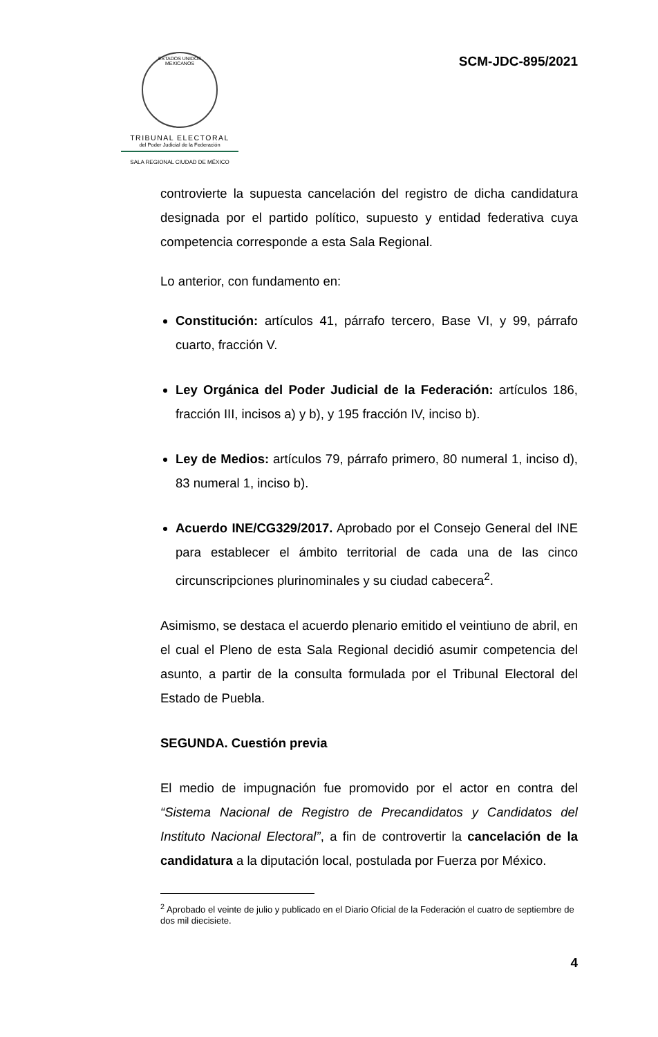ESTADOS UNIDOS MEXICANOS
TRIBUNAL ELECTORAL
del Poder Judicial de la Federación
SALA REGIONAL CIUDAD DE MÉXICO
SCM-JDC-895/2021
controvierte la supuesta cancelación del registro de dicha candidatura designada por el partido político, supuesto y entidad federativa cuya competencia corresponde a esta Sala Regional.
Lo anterior, con fundamento en:
Constitución: artículos 41, párrafo tercero, Base VI, y 99, párrafo cuarto, fracción V.
Ley Orgánica del Poder Judicial de la Federación: artículos 186, fracción III, incisos a) y b), y 195 fracción IV, inciso b).
Ley de Medios: artículos 79, párrafo primero, 80 numeral 1, inciso d), 83 numeral 1, inciso b).
Acuerdo INE/CG329/2017. Aprobado por el Consejo General del INE para establecer el ámbito territorial de cada una de las cinco circunscripciones plurinominales y su ciudad cabecera<sup>2</sup>.
Asimismo, se destaca el acuerdo plenario emitido el veintiuno de abril, en el cual el Pleno de esta Sala Regional decidió asumir competencia del asunto, a partir de la consulta formulada por el Tribunal Electoral del Estado de Puebla.
SEGUNDA. Cuestión previa
El medio de impugnación fue promovido por el actor en contra del “Sistema Nacional de Registro de Precandidatos y Candidatos del Instituto Nacional Electoral”, a fin de controvertir la cancelación de la candidatura a la diputación local, postulada por Fuerza por México.
<sup>2</sup> Aprobado el veinte de julio y publicado en el Diario Oficial de la Federación el cuatro de septiembre de dos mil diecisiete.
4